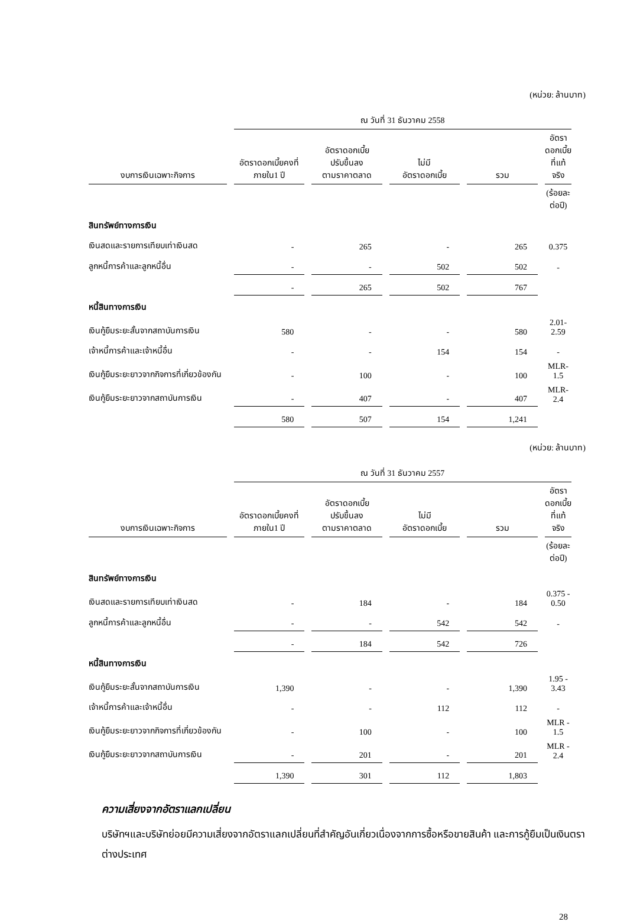(หน่วย: ล้านบาท)
| | ณ วันที่ 31 ธันวาคม 2558 | | | | |
| --- | --- | --- | --- | --- | --- |
| งบการเงินเฉพาะกิจการ | อัตราดอกเบี้ยคงที่ ภายใน1 ปี | อัตราดอกเบี้ย ปรับขึ้นลง ตามราคาตลาด | ไม่มี อัตราดอกเบี้ย | รวม | อัตราดอกเบี้ย ที่แท้จริง |
| | | | | | (ร้อยละต่อปี) |
| สินทรัพย์ทางการเงิน | | | | | |
| เงินสดและรายการเทียบเท่าเงินสด | - | 265 | - | 265 | 0.375 |
| ลูกหนี้การค้าและลูกหนี้อื่น | - | - | 502 | 502 | - |
| | - | 265 | 502 | 767 | |
| หนี้สินทางการเงิน | | | | | |
| เงินกู้ยืมระยะสั้นจากสถาบันการเงิน | 580 | - | - | 580 | 2.01-2.59 |
| เจ้าหนี้การค้าและเจ้าหนี้อื่น | - | - | 154 | 154 | - |
| เงินกู้ยืมระยะยาวจากกิจการที่เกี่ยวข้องกัน | - | 100 | - | 100 | MLR-1.5 |
| เงินกู้ยืมระยะยาวจากสถาบันการเงิน | - | 407 | - | 407 | MLR-2.4 |
| | 580 | 507 | 154 | 1,241 | |
(หน่วย: ล้านบาท)
| | ณ วันที่ 31 ธันวาคม 2557 | | | | |
| --- | --- | --- | --- | --- | --- |
| งบการเงินเฉพาะกิจการ | อัตราดอกเบี้ยคงที่ ภายใน1 ปี | อัตราดอกเบี้ย ปรับขึ้นลง ตามราคาตลาด | ไม่มี อัตราดอกเบี้ย | รวม | อัตราดอกเบี้ย ที่แท้จริง |
| | | | | | (ร้อยละต่อปี) |
| สินทรัพย์ทางการเงิน | | | | | |
| เงินสดและรายการเทียบเท่าเงินสด | - | 184 | - | 184 | 0.375 - 0.50 |
| ลูกหนี้การค้าและลูกหนี้อื่น | - | - | 542 | 542 | - |
| | - | 184 | 542 | 726 | |
| หนี้สินทางการเงิน | | | | | |
| เงินกู้ยืมระยะสั้นจากสถาบันการเงิน | 1,390 | - | - | 1,390 | 1.95 - 3.43 |
| เจ้าหนี้การค้าและเจ้าหนี้อื่น | - | - | 112 | 112 | - |
| เงินกู้ยืมระยะยาวจากกิจการที่เกี่ยวข้องกัน | - | 100 | - | 100 | MLR - 1.5 |
| เงินกู้ยืมระยะยาวจากสถาบันการเงิน | - | 201 | - | 201 | MLR - 2.4 |
| | 1,390 | 301 | 112 | 1,803 | |
ความเสี่ยงจากอัตราแลกเปลี่ยน
บริษัทฯและบริษัทย่อยมีความเสี่ยงจากอัตราแลกเปลี่ยนที่สำคัญอันเกี่ยวเนื่องจากการซื้อหรือขายสินค้า และการกู้ยืมเป็นเงินตราต่างประเทศ
28